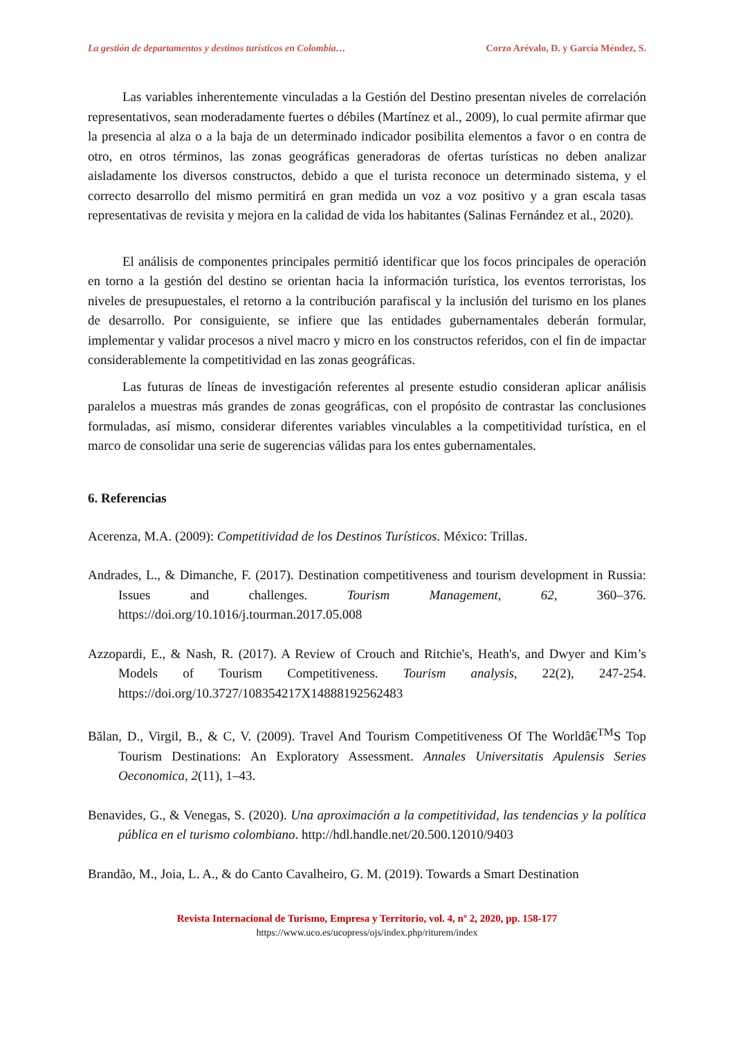La gestión de departamentos y destinos turísticos en Colombia… Corzo Arévalo, D. y García Méndez, S.
Las variables inherentemente vinculadas a la Gestión del Destino presentan niveles de correlación representativos, sean moderadamente fuertes o débiles (Martínez et al., 2009), lo cual permite afirmar que la presencia al alza o a la baja de un determinado indicador posibilita elementos a favor o en contra de otro, en otros términos, las zonas geográficas generadoras de ofertas turísticas no deben analizar aisladamente los diversos constructos, debido a que el turista reconoce un determinado sistema, y el correcto desarrollo del mismo permitirá en gran medida un voz a voz positivo y a gran escala tasas representativas de revisita y mejora en la calidad de vida los habitantes (Salinas Fernández et al., 2020).
El análisis de componentes principales permitió identificar que los focos principales de operación en torno a la gestión del destino se orientan hacia la información turística, los eventos terroristas, los niveles de presupuestales, el retorno a la contribución parafiscal y la inclusión del turismo en los planes de desarrollo. Por consiguiente, se infiere que las entidades gubernamentales deberán formular, implementar y validar procesos a nivel macro y micro en los constructos referidos, con el fin de impactar considerablemente la competitividad en las zonas geográficas.
Las futuras de líneas de investigación referentes al presente estudio consideran aplicar análisis paralelos a muestras más grandes de zonas geográficas, con el propósito de contrastar las conclusiones formuladas, así mismo, considerar diferentes variables vinculables a la competitividad turística, en el marco de consolidar una serie de sugerencias válidas para los entes gubernamentales.
6. Referencias
Acerenza, M.A. (2009): Competitividad de los Destinos Turísticos. México: Trillas.
Andrades, L., & Dimanche, F. (2017). Destination competitiveness and tourism development in Russia: Issues and challenges. Tourism Management, 62, 360–376. https://doi.org/10.1016/j.tourman.2017.05.008
Azzopardi, E., & Nash, R. (2017). A Review of Crouch and Ritchie's, Heath's, and Dwyer and Kim’s Models of Tourism Competitiveness. Tourism analysis, 22(2), 247-254. https://doi.org/10.3727/108354217X14888192562483
Bălan, D., Virgil, B., & C, V. (2009). Travel And Tourism Competitiveness Of The Worldâ€<sup>TM</sup>S Top Tourism Destinations: An Exploratory Assessment. Annales Universitatis Apulensis Series Oeconomica, 2(11), 1–43.
Benavides, G., & Venegas, S. (2020). Una aproximación a la competitividad, las tendencias y la política pública en el turismo colombiano. http://hdl.handle.net/20.500.12010/9403
Brandão, M., Joia, L. A., & do Canto Cavalheiro, G. M. (2019). Towards a Smart Destination
Revista Internacional de Turismo, Empresa y Territorio, vol. 4, nº 2, 2020, pp. 158-177
https://www.uco.es/ucopress/ojs/index.php/riturem/index